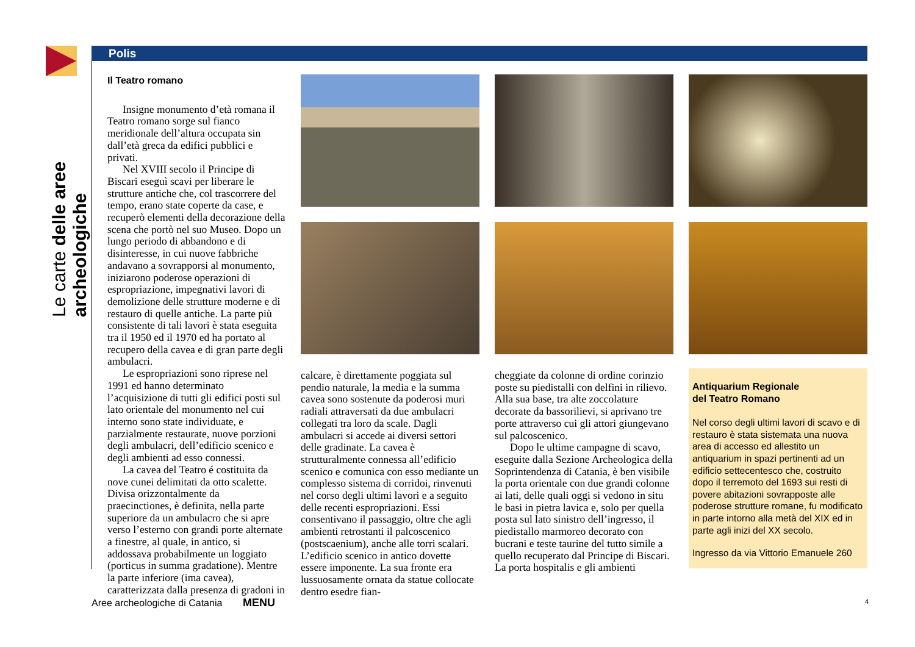Le carte delle aree archeologiche
Polis
Il Teatro romano
Insigne monumento d’età romana il Teatro romano sorge sul fianco meridionale dell’altura occupata sin dall’età greca da edifici pubblici e privati.
Nel XVIII secolo il Principe di Biscari eseguì scavi per liberare le strutture antiche che, col trascorrere del tempo, erano state coperte da case, e recuperò elementi della decorazione della scena che portò nel suo Museo. Dopo un lungo periodo di abbandono e di disinteresse, in cui nuove fabbriche andavano a sovrapporsi al monumento, iniziarono poderose operazioni di espropriazione, impegnativi lavori di demolizione delle strutture moderne e di restauro di quelle antiche. La parte più consistente di tali lavori è stata eseguita tra il 1950 ed il 1970 ed ha portato al recupero della cavea e di gran parte degli ambulacri.
Le espropriazioni sono riprese nel 1991 ed hanno determinato l’acquisizione di tutti gli edifici posti sul lato orientale del monumento nel cui interno sono state individuate, e parzialmente restaurate, nuove porzioni degli ambulacri, dell’edificio scenico e degli ambienti ad esso connessi.
La cavea del Teatro é costituita da nove cunei delimitati da otto scalette. Divisa orizzontalmente da praecinctiones, è definita, nella parte superiore da un ambulacro che si apre verso l’esterno con grandi porte alternate a finestre, al quale, in antico, si addossava probabilmente un loggiato (porticus in summa gradatione). Mentre la parte inferiore (ima cavea), caratterizzata dalla presenza di gradoni in
calcare, è direttamente poggiata sul pendio naturale, la media e la summa cavea sono sostenute da poderosi muri radiali attraversati da due ambulacri collegati tra loro da scale. Dagli ambulacri si accede ai diversi settori delle gradinate. La cavea è strutturalmente connessa all’edificio scenico e comunica con esso mediante un complesso sistema di corridoi, rinvenuti nel corso degli ultimi lavori e a seguito delle recenti espropriazioni. Essi consentivano il passaggio, oltre che agli ambienti retrostanti il palcoscenico (postscaenium), anche alle torri scalari. L’edificio scenico in antico dovette essere imponente. La sua fronte era lussuosamente ornata da statue collocate dentro esedre fian-
cheggiate da colonne di ordine corinzio poste su piedistalli con delfini in rilievo. Alla sua base, tra alte zoccolature decorate da bassorilievi, si aprivano tre porte attraverso cui gli attori giungevano sul palcoscenico.
Dopo le ultime campagne di scavo, eseguite dalla Sezione Archeologica della Soprintendenza di Catania, è ben visibile la porta orientale con due grandi colonne ai lati, delle quali oggi si vedono in situ le basi in pietra lavica e, solo per quella posta sul lato sinistro dell’ingresso, il piedistallo marmoreo decorato con bucrani e teste taurine del tutto simile a quello recuperato dal Principe di Biscari. La porta hospitalis e gli ambienti
Antiquarium Regionale
del Teatro Romano
Nel corso degli ultimi lavori di scavo e di restauro è stata sistemata una nuova area di accesso ed allestito un antiquarium in spazi pertinenti ad un edificio settecentesco che, costruito dopo il terremoto del 1693 sui resti di povere abitazioni sovrapposte alle poderose strutture romane, fu modificato in parte intorno alla metà del XIX ed in parte agli inizi del XX secolo.
Ingresso da via Vittorio Emanuele 260
Aree archeologiche di Catania MENU 4